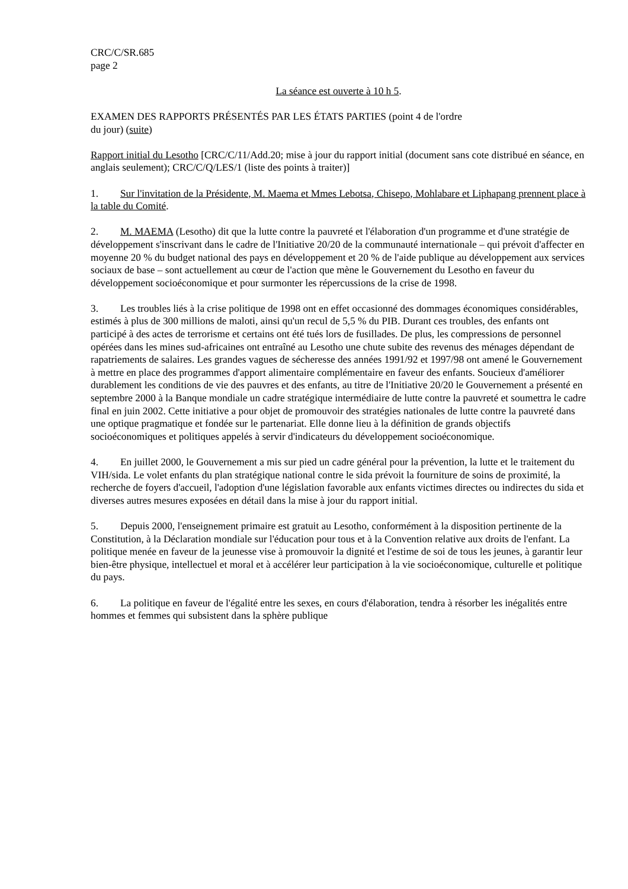CRC/C/SR.685
page 2
La séance est ouverte à 10 h 5.
EXAMEN DES RAPPORTS PRÉSENTÉS PAR LES ÉTATS PARTIES (point 4 de l'ordre
du jour) (suite)
Rapport initial du Lesotho [CRC/C/11/Add.20; mise à jour du rapport initial (document sans cote distribué en séance, en anglais seulement); CRC/C/Q/LES/1 (liste des points à traiter)]
1. Sur l'invitation de la Présidente, M. Maema et Mmes Lebotsa, Chisepo, Mohlabare et Liphapang prennent place à la table du Comité.
2. M. MAEMA (Lesotho) dit que la lutte contre la pauvreté et l'élaboration d'un programme et d'une stratégie de développement s'inscrivant dans le cadre de l'Initiative 20/20 de la communauté internationale – qui prévoit d'affecter en moyenne 20 % du budget national des pays en développement et 20 % de l'aide publique au développement aux services sociaux de base – sont actuellement au cœur de l'action que mène le Gouvernement du Lesotho en faveur du développement socioéconomique et pour surmonter les répercussions de la crise de 1998.
3. Les troubles liés à la crise politique de 1998 ont en effet occasionné des dommages économiques considérables, estimés à plus de 300 millions de maloti, ainsi qu'un recul de 5,5 % du PIB. Durant ces troubles, des enfants ont participé à des actes de terrorisme et certains ont été tués lors de fusillades. De plus, les compressions de personnel opérées dans les mines sud-africaines ont entraîné au Lesotho une chute subite des revenus des ménages dépendant de rapatriements de salaires. Les grandes vagues de sécheresse des années 1991/92 et 1997/98 ont amené le Gouvernement à mettre en place des programmes d'apport alimentaire complémentaire en faveur des enfants. Soucieux d'améliorer durablement les conditions de vie des pauvres et des enfants, au titre de l'Initiative 20/20 le Gouvernement a présenté en septembre 2000 à la Banque mondiale un cadre stratégique intermédiaire de lutte contre la pauvreté et soumettra le cadre final en juin 2002. Cette initiative a pour objet de promouvoir des stratégies nationales de lutte contre la pauvreté dans une optique pragmatique et fondée sur le partenariat. Elle donne lieu à la définition de grands objectifs socioéconomiques et politiques appelés à servir d'indicateurs du développement socioéconomique.
4. En juillet 2000, le Gouvernement a mis sur pied un cadre général pour la prévention, la lutte et le traitement du VIH/sida. Le volet enfants du plan stratégique national contre le sida prévoit la fourniture de soins de proximité, la recherche de foyers d'accueil, l'adoption d'une législation favorable aux enfants victimes directes ou indirectes du sida et diverses autres mesures exposées en détail dans la mise à jour du rapport initial.
5. Depuis 2000, l'enseignement primaire est gratuit au Lesotho, conformément à la disposition pertinente de la Constitution, à la Déclaration mondiale sur l'éducation pour tous et à la Convention relative aux droits de l'enfant. La politique menée en faveur de la jeunesse vise à promouvoir la dignité et l'estime de soi de tous les jeunes, à garantir leur bien-être physique, intellectuel et moral et à accélérer leur participation à la vie socioéconomique, culturelle et politique du pays.
6. La politique en faveur de l'égalité entre les sexes, en cours d'élaboration, tendra à résorber les inégalités entre hommes et femmes qui subsistent dans la sphère publique